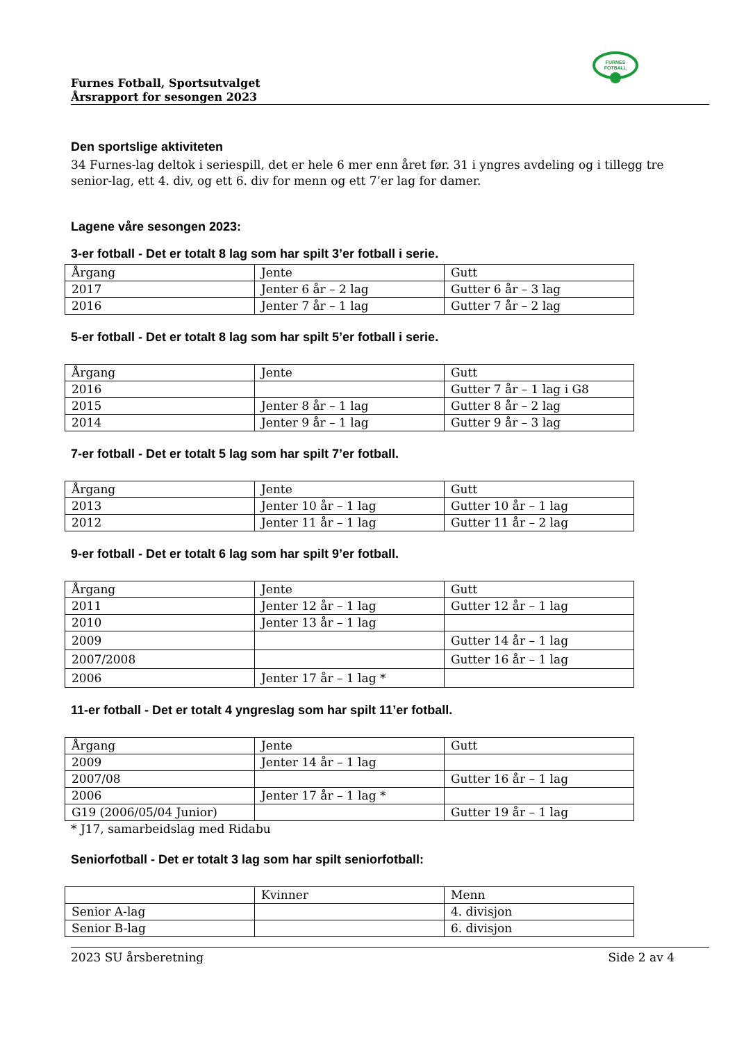FURNES
FOTBALL
Furnes Fotball, Sportsutvalget
Årsrapport for sesongen 2023
Den sportslige aktiviteten
34 Furnes-lag deltok i seriespill, det er hele 6 mer enn året før. 31 i yngres avdeling og i tillegg tre senior-lag, ett 4. div, og ett 6. div for menn og ett 7’er lag for damer.
Lagene våre sesongen 2023:
3-er fotball - Det er totalt 8 lag som har spilt 3’er fotball i serie.
| Årgang | Jente | Gutt |
| 2017 | Jenter 6 år – 2 lag | Gutter 6 år – 3 lag |
| 2016 | Jenter 7 år – 1 lag | Gutter 7 år – 2 lag |
5-er fotball - Det er totalt 8 lag som har spilt 5’er fotball i serie.
| Årgang | Jente | Gutt |
| 2016 | | Gutter 7 år – 1 lag i G8 |
| 2015 | Jenter 8 år – 1 lag | Gutter 8 år – 2 lag |
| 2014 | Jenter 9 år – 1 lag | Gutter 9 år – 3 lag |
7-er fotball - Det er totalt 5 lag som har spilt 7’er fotball.
| Årgang | Jente | Gutt |
| 2013 | Jenter 10 år – 1 lag | Gutter 10 år – 1 lag |
| 2012 | Jenter 11 år – 1 lag | Gutter 11 år – 2 lag |
9-er fotball - Det er totalt 6 lag som har spilt 9’er fotball.
| Årgang | Jente | Gutt |
| 2011 | Jenter 12 år – 1 lag | Gutter 12 år – 1 lag |
| 2010 | Jenter 13 år – 1 lag | |
| 2009 | | Gutter 14 år – 1 lag |
| 2007/2008 | | Gutter 16 år – 1 lag |
| 2006 | Jenter 17 år – 1 lag * | |
11-er fotball - Det er totalt 4 yngreslag som har spilt 11’er fotball.
| Årgang | Jente | Gutt |
| 2009 | Jenter 14 år – 1 lag | |
| 2007/08 | | Gutter 16 år – 1 lag |
| 2006 | Jenter 17 år – 1 lag * | |
| G19 (2006/05/04 Junior) | | Gutter 19 år – 1 lag |
* J17, samarbeidslag med Ridabu
Seniorfotball - Det er totalt 3 lag som har spilt seniorfotball:
| | Kvinner | Menn |
| Senior A-lag | | 4. divisjon |
| Senior B-lag | | 6. divisjon |
2023 SU årsberetning Side 2 av 4